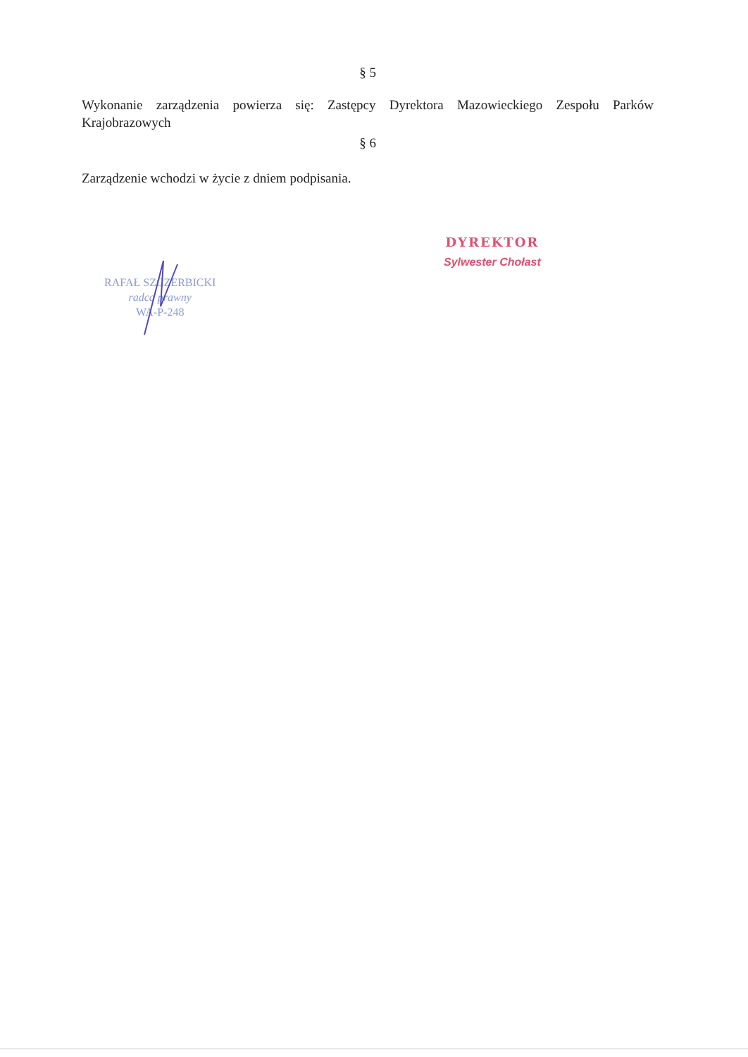§ 5
Wykonanie zarządzenia powierza się: Zastępcy Dyrektora Mazowieckiego Zespołu Parków Krajobrazowych
§ 6
Zarządzenie wchodzi w życie z dniem podpisania.
RAFAŁ SZCZERBICKI
radca prawny
WA-P-248
DYREKTOR
Sylwester Chołast